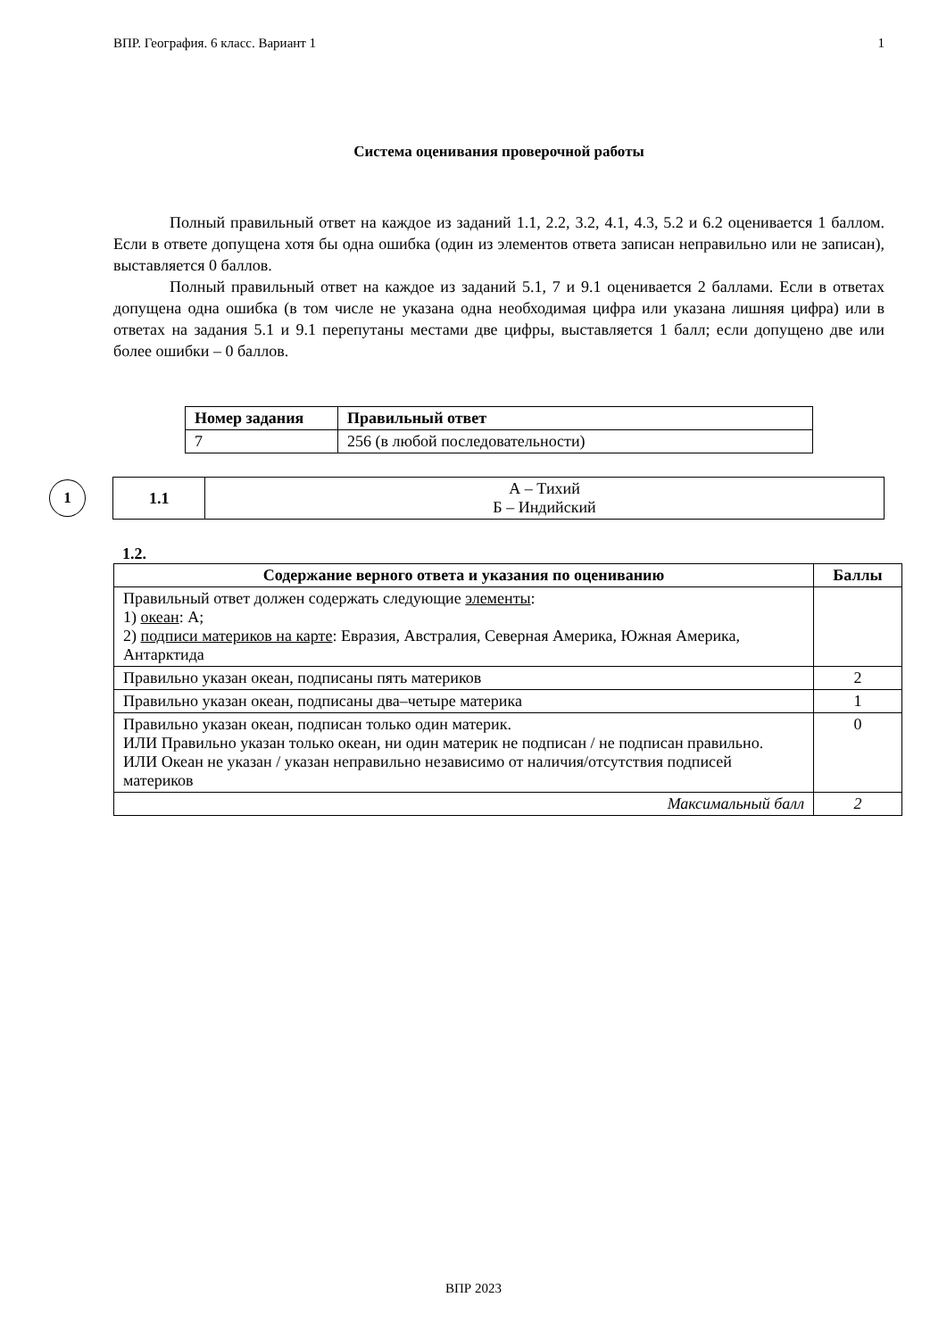ВПР. География. 6 класс. Вариант 1 1
Система оценивания проверочной работы
Полный правильный ответ на каждое из заданий 1.1, 2.2, 3.2, 4.1, 4.3, 5.2 и 6.2 оценивается 1 баллом. Если в ответе допущена хотя бы одна ошибка (один из элементов ответа записан неправильно или не записан), выставляется 0 баллов.
Полный правильный ответ на каждое из заданий 5.1, 7 и 9.1 оценивается 2 баллами. Если в ответах допущена одна ошибка (в том числе не указана одна необходимая цифра или указана лишняя цифра) или в ответах на задания 5.1 и 9.1 перепутаны местами две цифры, выставляется 1 балл; если допущено две или более ошибки – 0 баллов.
| Номер задания | Правильный ответ |
| --- | --- |
| 7 | 256 (в любой последовательности) |
1
| 1.1 | А – Тихий Б – Индийский |
1.2.
| Содержание верного ответа и указания по оцениванию | Баллы |
| --- | --- |
| Правильный ответ должен содержать следующие элементы : 1) океан : А; 2) подписи материков на карте : Евразия, Австралия, Северная Америка, Южная Америка, Антарктида | |
| Правильно указан океан, подписаны пять материков | 2 |
| Правильно указан океан, подписаны два–четыре материка | 1 |
| Правильно указан океан, подписан только один материк. ИЛИ Правильно указан только океан, ни один материк не подписан / не подписан правильно. ИЛИ Океан не указан / указан неправильно независимо от наличия/отсутствия подписей материков | 0 |
| Максимальный балл | 2 |
ВПР 2023